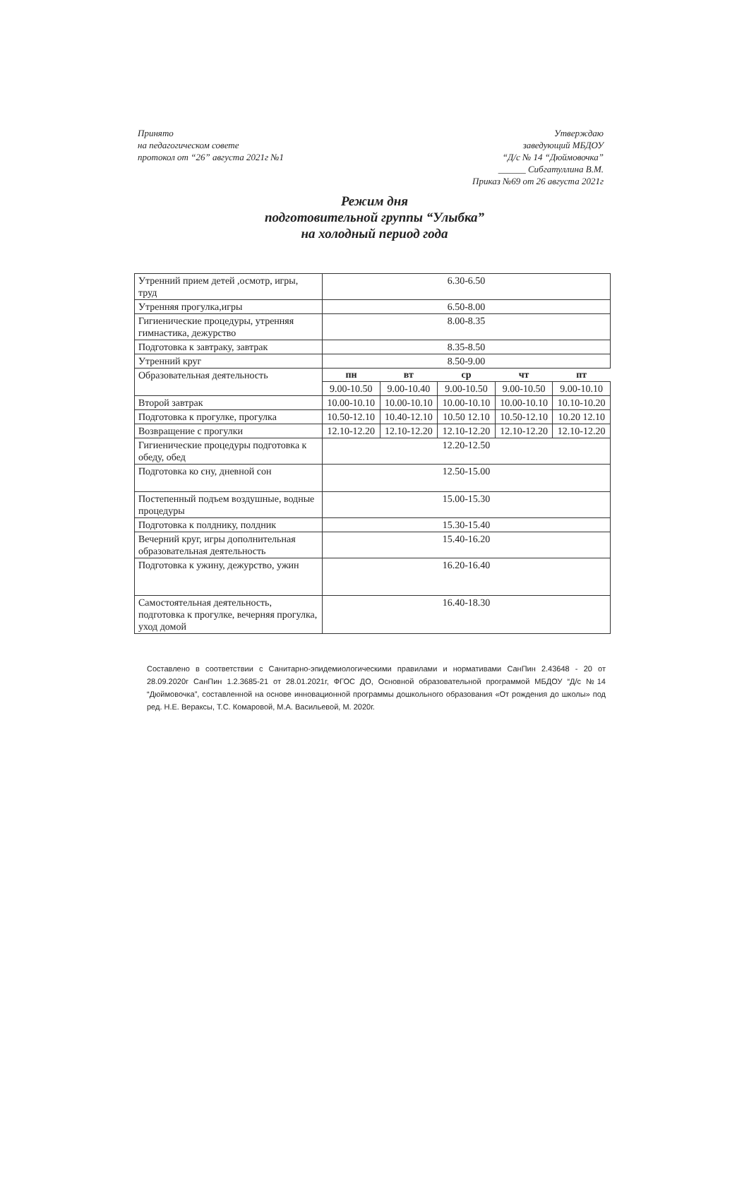Принято
на педагогическом совете
протокол от “26” августа 2021г №1
Утверждаю
заведующий МБДОУ
“Д/с № 14 “Дюймовочка”
______ Сибгатуллина В.М.
Приказ №69 от 26 августа 2021г
Режим дня
подготовительной группы “Улыбка”
на холодный период года
| Утренний прием детей ,осмотр, игры, труд | 6.30-6.50 | | | | |
| Утренняя прогулка,игры | 6.50-8.00 | | | | |
| Гигиенические процедуры, утренняя гимнастика, дежурство | 8.00-8.35 | | | | |
| Подготовка к завтраку, завтрак | 8.35-8.50 | | | | |
| Утренний круг | 8.50-9.00 | | | | |
| Образовательная деятельность | пн | вт | ср | чт | пт |
| | 9.00-10.50 | 9.00-10.40 | 9.00-10.50 | 9.00-10.50 | 9.00-10.10 |
| Второй завтрак | 10.00-10.10 | 10.00-10.10 | 10.00-10.10 | 10.00-10.10 | 10.10-10.20 |
| Подготовка к прогулке, прогулка | 10.50-12.10 | 10.40-12.10 | 10.50 12.10 | 10.50-12.10 | 10.20 12.10 |
| Возвращение с прогулки | 12.10-12.20 | 12.10-12.20 | 12.10-12.20 | 12.10-12.20 | 12.10-12.20 |
| Гигиенические процедуры подготовка к обеду, обед | 12.20-12.50 | | | | |
| Подготовка ко сну, дневной сон | 12.50-15.00 | | | | |
| Постепенный подъем воздушные, водные процедуры | 15.00-15.30 | | | | |
| Подготовка к полднику, полдник | 15.30-15.40 | | | | |
| Вечерний круг, игры дополнительная образовательная деятельность | 15.40-16.20 | | | | |
| Подготовка к ужину, дежурство, ужин | 16.20-16.40 | | | | |
| Самостоятельная деятельность, подготовка к прогулке, вечерняя прогулка, уход домой | 16.40-18.30 | | | | |
Составлено в соответствии с Санитарно-эпидемиологическими правилами и нормативами СанПин 2.43648 - 20 от 28.09.2020г СанПин 1.2.3685-21 от 28.01.2021г, ФГОС ДО, Основной образовательной программой МБДОУ “Д/с №14 “Дюймовочка”, составленной на основе инновационной программы дошкольного образования «От рождения до школы» под ред. Н.Е. Вераксы, Т.С. Комаровой, М.А. Васильевой, М. 2020г.